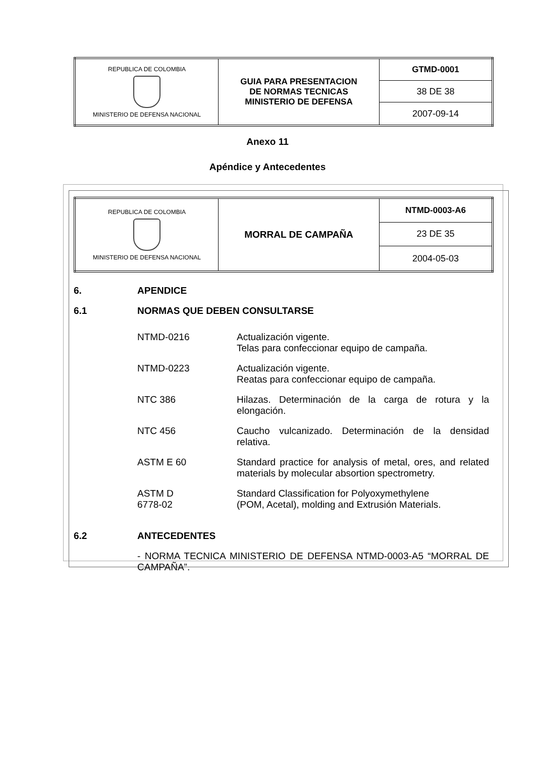| REPUBLICA DE COLOMBIA MINISTERIO DE DEFENSA NACIONAL | GUIA PARA PRESENTACION DE NORMAS TECNICAS MINISTERIO DE DEFENSA | GTMD-0001 |
| | | 38 DE 38 |
| | | 2007-09-14 |
Anexo 11
Apéndice y Antecedentes
| REPUBLICA DE COLOMBIA MINISTERIO DE DEFENSA NACIONAL | MORRAL DE CAMPAÑA | NTMD-0003-A6 |
| | | 23 DE 35 |
| | | 2004-05-03 |
6. APENDICE
6.1 NORMAS QUE DEBEN CONSULTARSE
NTMD-0216 Actualización vigente.
Telas para confeccionar equipo de campaña.
NTMD-0223 Actualización vigente.
Reatas para confeccionar equipo de campaña.
NTC 386 Hilazas. Determinación de la carga de rotura y la elongación.
NTC 456 Caucho vulcanizado. Determinación de la densidad relativa.
ASTM E 60 Standard practice for analysis of metal, ores, and related materials by molecular absortion spectrometry.
ASTM D
6778-02
Standard Classification for Polyoxymethylene
(POM, Acetal), molding and Extrusión Materials.
6.2 ANTECEDENTES
- NORMA TECNICA MINISTERIO DE DEFENSA NTMD-0003-A5 “MORRAL DE CAMPAÑA”.